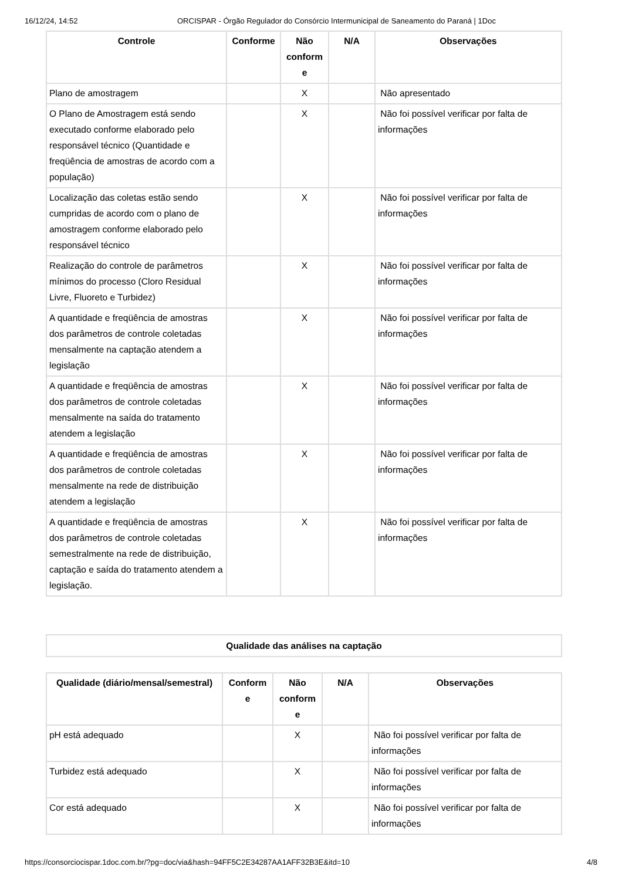16/12/24, 14:52 ORCISPAR - Órgão Regulador do Consórcio Intermunicipal de Saneamento do Paraná | 1Doc
| Controle | Conforme | Não conform e | N/A | Observações |
| --- | --- | --- | --- | --- |
| Plano de amostragem | | X | | Não apresentado |
| O Plano de Amostragem está sendo executado conforme elaborado pelo responsável técnico (Quantidade e freqüência de amostras de acordo com a população) | | X | | Não foi possível verificar por falta de informações |
| Localização das coletas estão sendo cumpridas de acordo com o plano de amostragem conforme elaborado pelo responsável técnico | | X | | Não foi possível verificar por falta de informações |
| Realização do controle de parâmetros mínimos do processo (Cloro Residual Livre, Fluoreto e Turbidez) | | X | | Não foi possível verificar por falta de informações |
| A quantidade e freqüência de amostras dos parâmetros de controle coletadas mensalmente na captação atendem a legislação | | X | | Não foi possível verificar por falta de informações |
| A quantidade e freqüência de amostras dos parâmetros de controle coletadas mensalmente na saída do tratamento atendem a legislação | | X | | Não foi possível verificar por falta de informações |
| A quantidade e freqüência de amostras dos parâmetros de controle coletadas mensalmente na rede de distribuição atendem a legislação | | X | | Não foi possível verificar por falta de informações |
| A quantidade e freqüência de amostras dos parâmetros de controle coletadas semestralmente na rede de distribuição, captação e saída do tratamento atendem a legislação. | | X | | Não foi possível verificar por falta de informações |
| Qualidade das análises na captação |
| --- |
| Qualidade (diário/mensal/semestral) | Conform e | Não conform e | N/A | Observações |
| --- | --- | --- | --- | --- |
| pH está adequado | | X | | Não foi possível verificar por falta de informações |
| Turbidez está adequado | | X | | Não foi possível verificar por falta de informações |
| Cor está adequado | | X | | Não foi possível verificar por falta de informações |
https://consorciocispar.1doc.com.br/?pg=doc/via&hash=94FF5C2E34287AA1AFF32B3E&itd=10 4/8